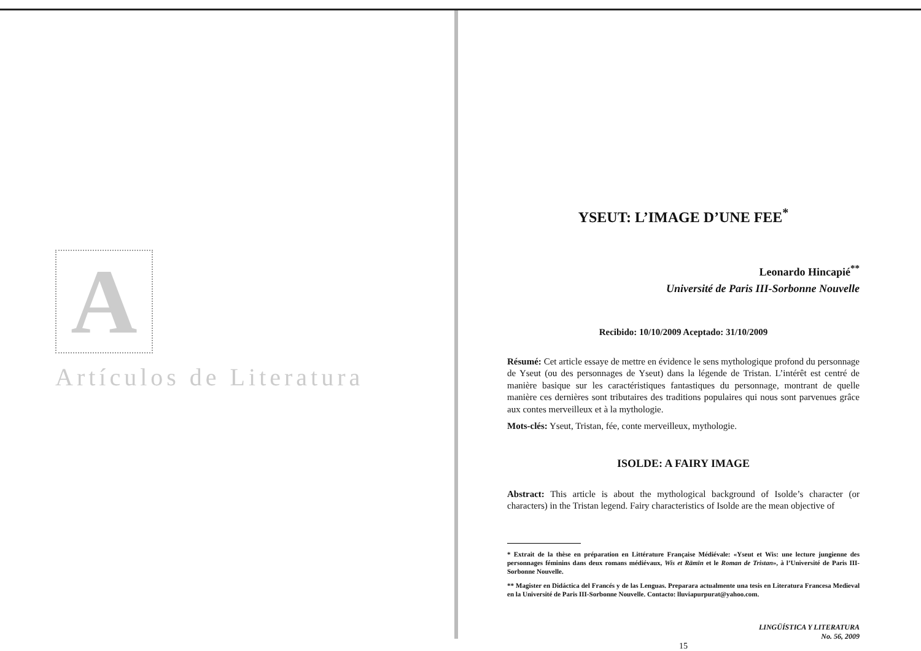A
Artículos de Literatura
YSEUT: L’IMAGE D’UNE FEE<sup>*</sup>
Leonardo Hincapié<sup>**</sup>
Université de Paris III-Sorbonne Nouvelle
Recibido: 10/10/2009 Aceptado: 31/10/2009
Résumé: Cet article essaye de mettre en évidence le sens mythologique profond du personnage de Yseut (ou des personnages de Yseut) dans la légende de Tristan. L’intérêt est centré de manière basique sur les caractéristiques fantastiques du personnage, montrant de quelle manière ces dernières sont tributaires des traditions populaires qui nous sont parvenues grâce aux contes merveilleux et à la mythologie.
Mots-clés: Yseut, Tristan, fée, conte merveilleux, mythologie.
ISOLDE: A FAIRY IMAGE
Abstract: This article is about the mythological background of Isolde’s character (or characters) in the Tristan legend. Fairy characteristics of Isolde are the mean objective of
* Extrait de la thèse en préparation en Littérature Française Médiévale: «Yseut et Wis: une lecture jungienne des personnages féminins dans deux romans médiévaux, Wis et Rāmīn et le Roman de Tristan», à l’Université de Paris III-Sorbonne Nouvelle.
** Magister en Didáctica del Francés y de las Lenguas. Preparara actualmente una tesis en Literatura Francesa Medieval en la Université de Paris III-Sorbonne Nouvelle. Contacto: lluviapurpurat@yahoo.com.
LINGÜÍSTICA Y LITERATURA
No. 56, 2009
15